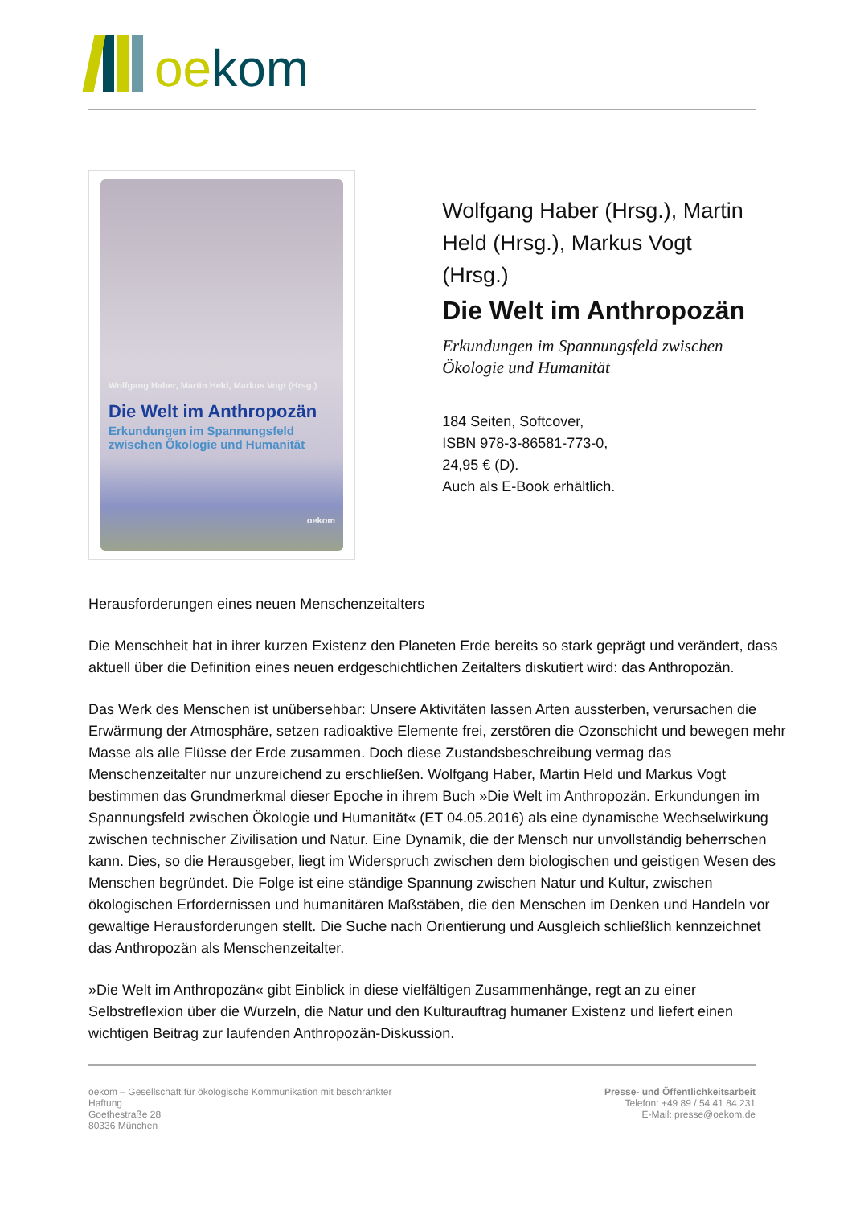oekom
Wolfgang Haber, Martin Held, Markus Vogt (Hrsg.)
Die Welt im Anthropozän
Erkundungen im Spannungsfeld zwischen Ökologie und Humanität
oekom
Wolfgang Haber (Hrsg.), Martin Held (Hrsg.), Markus Vogt (Hrsg.)
Die Welt im Anthropozän
Erkundungen im Spannungsfeld zwischen Ökologie und Humanität
184 Seiten, Softcover,
ISBN 978-3-86581-773-0,
24,95 € (D).
Auch als E-Book erhältlich.
Herausforderungen eines neuen Menschenzeitalters
Die Menschheit hat in ihrer kurzen Existenz den Planeten Erde bereits so stark geprägt und verändert, dass aktuell über die Definition eines neuen erdgeschichtlichen Zeitalters diskutiert wird: das Anthropozän.
Das Werk des Menschen ist unübersehbar: Unsere Aktivitäten lassen Arten aussterben, verursachen die Erwärmung der Atmosphäre, setzen radioaktive Elemente frei, zerstören die Ozonschicht und bewegen mehr Masse als alle Flüsse der Erde zusammen. Doch diese Zustandsbeschreibung vermag das Menschenzeitalter nur unzureichend zu erschließen. Wolfgang Haber, Martin Held und Markus Vogt bestimmen das Grundmerkmal dieser Epoche in ihrem Buch »Die Welt im Anthropozän. Erkundungen im Spannungsfeld zwischen Ökologie und Humanität« (ET 04.05.2016) als eine dynamische Wechselwirkung zwischen technischer Zivilisation und Natur. Eine Dynamik, die der Mensch nur unvollständig beherrschen kann. Dies, so die Herausgeber, liegt im Widerspruch zwischen dem biologischen und geistigen Wesen des Menschen begründet. Die Folge ist eine ständige Spannung zwischen Natur und Kultur, zwischen ökologischen Erfordernissen und humanitären Maßstäben, die den Menschen im Denken und Handeln vor gewaltige Herausforderungen stellt. Die Suche nach Orientierung und Ausgleich schließlich kennzeichnet das Anthropozän als Menschenzeitalter.
»Die Welt im Anthropozän« gibt Einblick in diese vielfältigen Zusammenhänge, regt an zu einer Selbstreflexion über die Wurzeln, die Natur und den Kulturauftrag humaner Existenz und liefert einen wichtigen Beitrag zur laufenden Anthropozän-Diskussion.
oekom – Gesellschaft für ökologische Kommunikation mit beschränkter
Haftung
Goethestraße 28
80336 München
Presse- und Öffentlichkeitsarbeit
Telefon: +49 89 / 54 41 84 231
E-Mail: presse@oekom.de